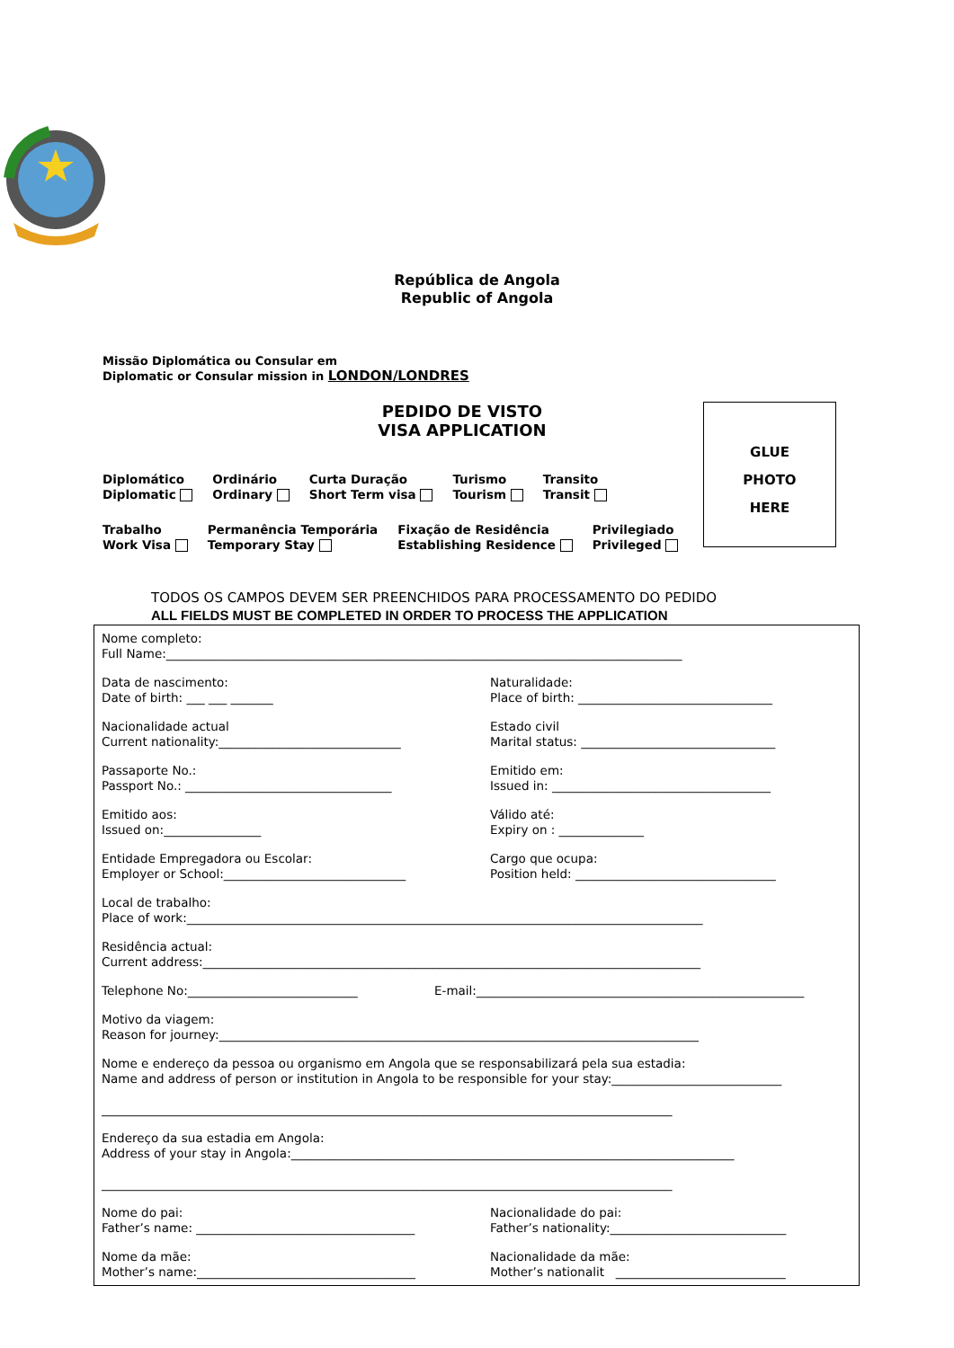República de Angola
Republic of Angola
Missão Diplomática ou Consular em
Diplomatic or Consular mission in LONDON/LONDRES
PEDIDO DE VISTO
VISA APPLICATION
Diplomático
Diplomatic
Ordinário
Ordinary
Curta Duração
Short Term visa
Turismo
Tourism
Transito
Transit
Trabalho
Work Visa
Permanência Temporária
Temporary Stay
Fixação de Residência
Establishing Residence
Privilegiado
Privileged
GLUE
PHOTO
HERE
TODOS OS CAMPOS DEVEM SER PREENCHIDOS PARA PROCESSAMENTO DO PEDIDO
ALL FIELDS MUST BE COMPLETED IN ORDER TO PROCESS THE APPLICATION
Nome completo:
Full Name:_____________________________________________________________________________________
Data de nascimento:
Date of birth: ___ ___ _______
Naturalidade:
Place of birth: ________________________________
Nacionalidade actual
Current nationality:______________________________
Estado civil
Marital status: ________________________________
Passaporte No.:
Passport No.: __________________________________
Emitido em:
Issued in: ____________________________________
Emitido aos:
Issued on:________________
Válido até:
Expiry on : ______________
Entidade Empregadora ou Escolar:
Employer or School:______________________________
Cargo que ocupa:
Position held: _________________________________
Local de trabalho:
Place of work:_____________________________________________________________________________________
Residência actual:
Current address:__________________________________________________________________________________
Telephone No:____________________________ E-mail:______________________________________________________
Motivo da viagem:
Reason for journey:_______________________________________________________________________________
Nome e endereço da pessoa ou organismo em Angola que se responsabilizará pela sua estadia:
Name and address of person or institution in Angola to be responsible for your stay:____________________________
______________________________________________________________________________________________
Endereço da sua estadia em Angola:
Address of your stay in Angola:_________________________________________________________________________
______________________________________________________________________________________________
Nome do pai:
Father’s name: ____________________________________
Nacionalidade do pai:
Father’s nationality:_____________________________
Nome da mãe:
Mother’s name:____________________________________
Nacionalidade da mãe:
Mother’s nationalit ____________________________